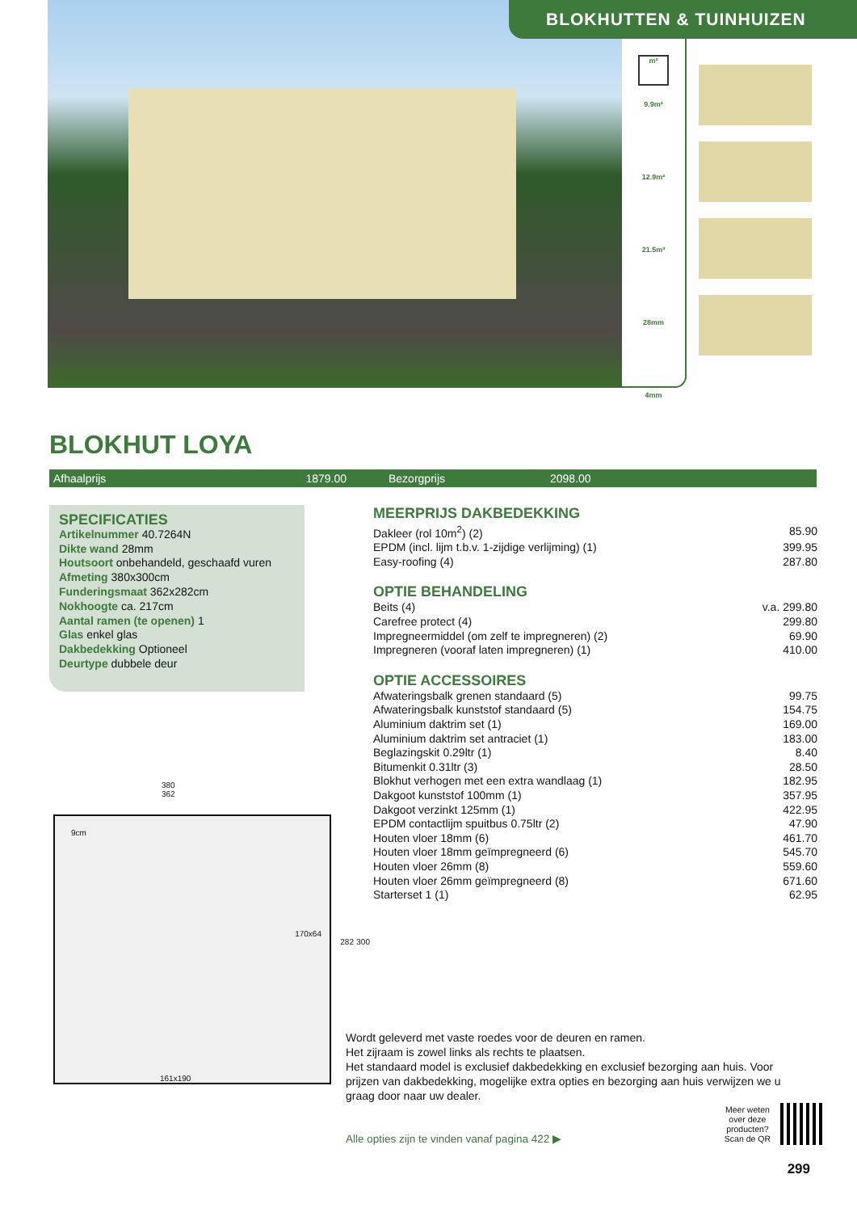BLOKHUTTEN & TUINHUIZEN
m²
9.9m²
12.9m²
21.5m³
28mm
4mm
BLOKHUT LOYA
Afhaalprijs 1879.00 Bezorgprijs 2098.00
SPECIFICATIES
Artikelnummer 40.7264N
Dikte wand 28mm
Houtsoort onbehandeld, geschaafd vuren
Afmeting 380x300cm
Funderingsmaat 362x282cm
Nokhoogte ca. 217cm
Aantal ramen (te openen) 1
Glas enkel glas
Dakbedekking Optioneel
Deurtype dubbele deur
380
362
9cm
170x64
161x190
282 300
MEERPRIJS DAKBEDEKKING
| Dakleer (rol 10m<sup>2</sup>) (2) | 85.90 |
| EPDM (incl. lijm t.b.v. 1-zijdige verlijming) (1) | 399.95 |
| Easy-roofing (4) | 287.80 |
OPTIE BEHANDELING
| Beits (4) | v.a. 299.80 |
| Carefree protect (4) | 299.80 |
| Impregneermiddel (om zelf te impregneren) (2) | 69.90 |
| Impregneren (vooraf laten impregneren) (1) | 410.00 |
OPTIE ACCESSOIRES
| Afwateringsbalk grenen standaard (5) | 99.75 |
| Afwateringsbalk kunststof standaard (5) | 154.75 |
| Aluminium daktrim set (1) | 169.00 |
| Aluminium daktrim set antraciet (1) | 183.00 |
| Beglazingskit 0.29ltr (1) | 8.40 |
| Bitumenkit 0.31ltr (3) | 28.50 |
| Blokhut verhogen met een extra wandlaag (1) | 182.95 |
| Dakgoot kunststof 100mm (1) | 357.95 |
| Dakgoot verzinkt 125mm (1) | 422.95 |
| EPDM contactlijm spuitbus 0.75ltr (2) | 47.90 |
| Houten vloer 18mm (6) | 461.70 |
| Houten vloer 18mm geïmpregneerd (6) | 545.70 |
| Houten vloer 26mm (8) | 559.60 |
| Houten vloer 26mm geïmpregneerd (8) | 671.60 |
| Starterset 1 (1) | 62.95 |
Wordt geleverd met vaste roedes voor de deuren en ramen.
Het zijraam is zowel links als rechts te plaatsen.
Het standaard model is exclusief dakbedekking en exclusief bezorging aan huis. Voor prijzen van dakbedekking, mogelijke extra opties en bezorging aan huis verwijzen we u graag door naar uw dealer.
Alle opties zijn te vinden vanaf pagina 422 ▶ Meer weten
over deze
producten?
Scan de QR
299